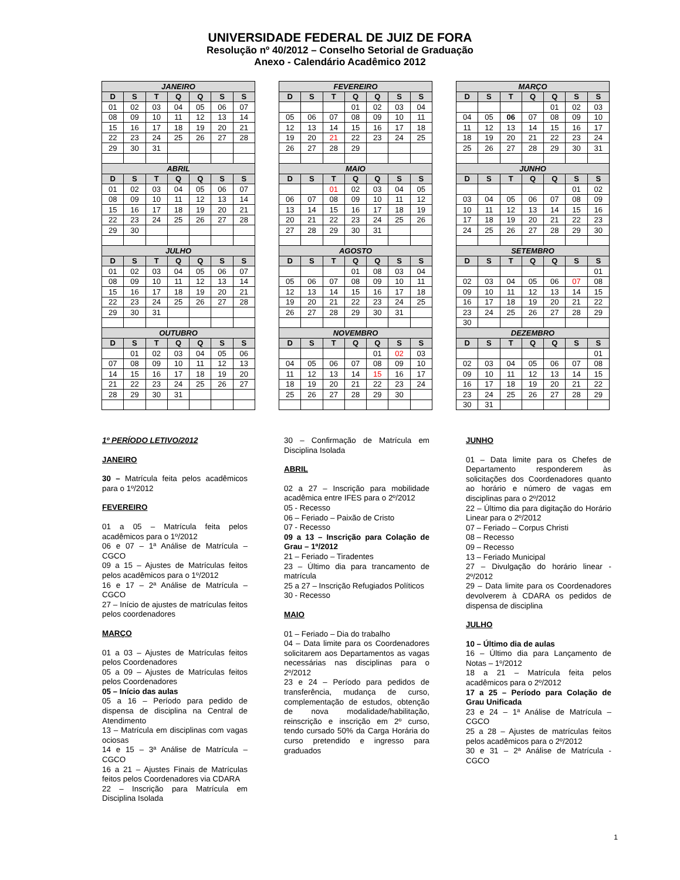UNIVERSIDADE FEDERAL DE JUIZ DE FORA
Resolução nº 40/2012 – Conselho Setorial de Graduação
Anexo - Calendário Acadêmico 2012
| JANEIRO | | | | | | |
| --- | --- | --- | --- | --- | --- | --- |
| D | S | T | Q | Q | S | S |
| 01 | 02 | 03 | 04 | 05 | 06 | 07 |
| 08 | 09 | 10 | 11 | 12 | 13 | 14 |
| 15 | 16 | 17 | 18 | 19 | 20 | 21 |
| 22 | 23 | 24 | 25 | 26 | 27 | 28 |
| 29 | 30 | 31 | | | | |
| ABRIL | | | | | | |
| D | S | T | Q | Q | S | S |
| 01 | 02 | 03 | 04 | 05 | 06 | 07 |
| 08 | 09 | 10 | 11 | 12 | 13 | 14 |
| 15 | 16 | 17 | 18 | 19 | 20 | 21 |
| 22 | 23 | 24 | 25 | 26 | 27 | 28 |
| 29 | 30 | | | | | |
| JULHO | | | | | | |
| D | S | T | Q | Q | S | S |
| 01 | 02 | 03 | 04 | 05 | 06 | 07 |
| 08 | 09 | 10 | 11 | 12 | 13 | 14 |
| 15 | 16 | 17 | 18 | 19 | 20 | 21 |
| 22 | 23 | 24 | 25 | 26 | 27 | 28 |
| 29 | 30 | 31 | | | | |
| OUTUBRO | | | | | | |
| D | S | T | Q | Q | S | S |
| | 01 | 02 | 03 | 04 | 05 | 06 |
| 07 | 08 | 09 | 10 | 11 | 12 | 13 |
| 14 | 15 | 16 | 17 | 18 | 19 | 20 |
| 21 | 22 | 23 | 24 | 25 | 26 | 27 |
| 28 | 29 | 30 | 31 | | | |
| FEVEREIRO | | | | | | |
| --- | --- | --- | --- | --- | --- | --- |
| D | S | T | Q | Q | S | S |
| | | | 01 | 02 | 03 | 04 |
| 05 | 06 | 07 | 08 | 09 | 10 | 11 |
| 12 | 13 | 14 | 15 | 16 | 17 | 18 |
| 19 | 20 | 21 | 22 | 23 | 24 | 25 |
| 26 | 27 | 28 | 29 | | | |
| MAIO | | | | | | |
| D | S | T | Q | Q | S | S |
| | | 01 | 02 | 03 | 04 | 05 |
| 06 | 07 | 08 | 09 | 10 | 11 | 12 |
| 13 | 14 | 15 | 16 | 17 | 18 | 19 |
| 20 | 21 | 22 | 23 | 24 | 25 | 26 |
| 27 | 28 | 29 | 30 | 31 | | |
| AGOSTO | | | | | | |
| D | S | T | Q | Q | S | S |
| | | | 01 | 08 | 03 | 04 |
| 05 | 06 | 07 | 08 | 09 | 10 | 11 |
| 12 | 13 | 14 | 15 | 16 | 17 | 18 |
| 19 | 20 | 21 | 22 | 23 | 24 | 25 |
| 26 | 27 | 28 | 29 | 30 | 31 | |
| NOVEMBRO | | | | | | |
| D | S | T | Q | Q | S | S |
| | | | | 01 | 02 | 03 |
| 04 | 05 | 06 | 07 | 08 | 09 | 10 |
| 11 | 12 | 13 | 14 | 15 | 16 | 17 |
| 18 | 19 | 20 | 21 | 22 | 23 | 24 |
| 25 | 26 | 27 | 28 | 29 | 30 | |
| MARÇO | | | | | | |
| --- | --- | --- | --- | --- | --- | --- |
| D | S | T | Q | Q | S | S |
| | | | | 01 | 02 | 03 |
| 04 | 05 | 06 | 07 | 08 | 09 | 10 |
| 11 | 12 | 13 | 14 | 15 | 16 | 17 |
| 18 | 19 | 20 | 21 | 22 | 23 | 24 |
| 25 | 26 | 27 | 28 | 29 | 30 | 31 |
| JUNHO | | | | | | |
| D | S | T | Q | Q | S | S |
| | | | | | 01 | 02 |
| 03 | 04 | 05 | 06 | 07 | 08 | 09 |
| 10 | 11 | 12 | 13 | 14 | 15 | 16 |
| 17 | 18 | 19 | 20 | 21 | 22 | 23 |
| 24 | 25 | 26 | 27 | 28 | 29 | 30 |
| SETEMBRO | | | | | | |
| D | S | T | Q | Q | S | S |
| | | | | | | 01 |
| 02 | 03 | 04 | 05 | 06 | 07 | 08 |
| 09 | 10 | 11 | 12 | 13 | 14 | 15 |
| 16 | 17 | 18 | 19 | 20 | 21 | 22 |
| 23 | 24 | 25 | 26 | 27 | 28 | 29 |
| 30 | | | | | | |
| DEZEMBRO | | | | | | |
| D | S | T | Q | Q | S | S |
| | | | | | | 01 |
| 02 | 03 | 04 | 05 | 06 | 07 | 08 |
| 09 | 10 | 11 | 12 | 13 | 14 | 15 |
| 16 | 17 | 18 | 19 | 20 | 21 | 22 |
| 23 | 24 | 25 | 26 | 27 | 28 | 29 |
| 30 | 31 | | | | | |
1º PERÍODO LETIVO/2012
JANEIRO
30 – Matrícula feita pelos acadêmicos para o 1º/2012
FEVEREIRO
01 a 05 – Matrícula feita pelos acadêmicos para o 1º/2012
06 e 07 – 1ª Análise de Matrícula – CGCO
09 a 15 – Ajustes de Matrículas feitos pelos acadêmicos para o 1º/2012
16 e 17 – 2ª Análise de Matrícula – CGCO
27 – Início de ajustes de matrículas feitos pelos coordenadores
MARÇO
01 a 03 – Ajustes de Matrículas feitos pelos Coordenadores
05 a 09 – Ajustes de Matrículas feitos pelos Coordenadores
05 – Início das aulas
05 a 16 – Período para pedido de dispensa de disciplina na Central de Atendimento
13 – Matrícula em disciplinas com vagas ociosas
14 e 15 – 3ª Análise de Matrícula – CGCO
16 a 21 – Ajustes Finais de Matrículas feitos pelos Coordenadores via CDARA
22 – Inscrição para Matrícula em Disciplina Isolada
30 – Confirmação de Matrícula em Disciplina Isolada
ABRIL
02 a 27 – Inscrição para mobilidade acadêmica entre IFES para o 2º/2012
05 - Recesso
06 – Feriado – Paixão de Cristo
07 - Recesso
09 a 13 – Inscrição para Colação de Grau – 1º/2012
21 – Feriado – Tiradentes
23 – Último dia para trancamento de matrícula
25 a 27 – Inscrição Refugiados Políticos
30 - Recesso
MAIO
01 – Feriado – Dia do trabalho
04 – Data limite para os Coordenadores solicitarem aos Departamentos as vagas necessárias nas disciplinas para o 2º/2012
23 e 24 – Período para pedidos de transferência, mudança de curso, complementação de estudos, obtenção de nova modalidade/habilitação, reinscrição e inscrição em 2º curso, tendo cursado 50% da Carga Horária do curso pretendido e ingresso para graduados
JUNHO
01 – Data limite para os Chefes de Departamento responderem às solicitações dos Coordenadores quanto ao horário e número de vagas em disciplinas para o 2º/2012
22 – Último dia para digitação do Horário Linear para o 2º/2012
07 – Feriado – Corpus Christi
08 – Recesso
09 – Recesso
13 – Feriado Municipal
27 – Divulgação do horário linear - 2º/2012
29 – Data limite para os Coordenadores devolverem à CDARA os pedidos de dispensa de disciplina
JULHO
10 – Último dia de aulas
16 – Último dia para Lançamento de Notas – 1º/2012
18 a 21 – Matrícula feita pelos acadêmicos para o 2º/2012
17 a 25 – Período para Colação de Grau Unificada
23 e 24 – 1ª Análise de Matrícula – CGCO
25 a 28 – Ajustes de matrículas feitos pelos acadêmicos para o 2º/2012
30 e 31 – 2ª Análise de Matrícula - CGCO
1